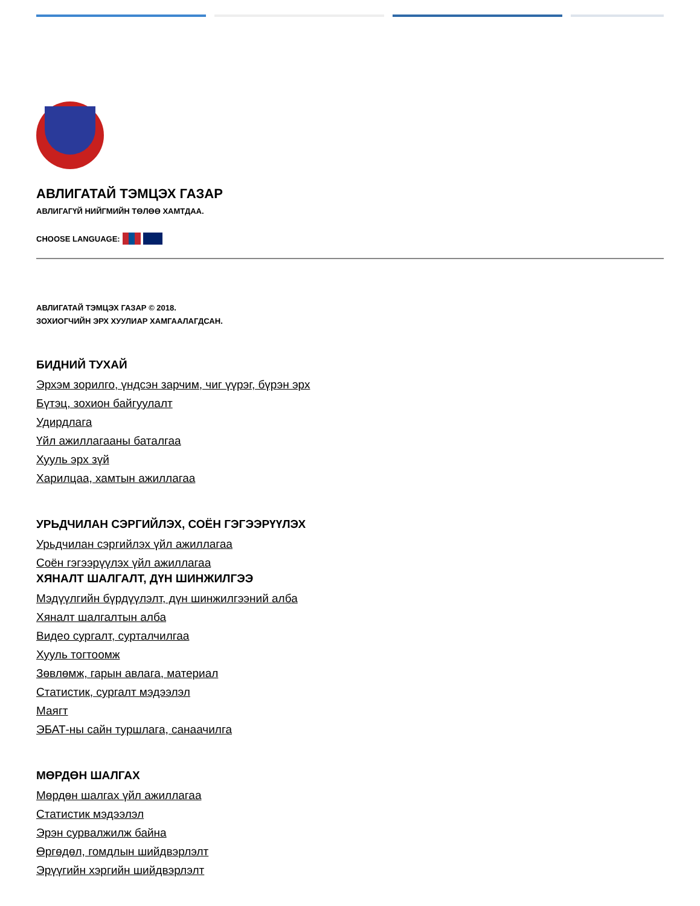АВЛИГАТАЙ ТЭМЦЭХ ГАЗАР
АВЛИГАГҮЙ НИЙГМИЙН ТӨЛӨӨ ХАМТДАА.
CHOOSE LANGUAGE:
АВЛИГАТАЙ ТЭМЦЭХ ГАЗАР © 2018.
ЗОХИОГЧИЙН ЭРХ ХУУЛИАР ХАМГААЛАГДСАН.
БИДНИЙ ТУХАЙ
Эрхэм зорилго, үндсэн зарчим, чиг үүрэг, бүрэн эрх
Бүтэц, зохион байгуулалт
Удирдлага
Үйл ажиллагааны баталгаа
Хууль эрх зүй
Харилцаа, хамтын ажиллагаа
УРЬДЧИЛАН СЭРГИЙЛЭХ, СОЁН ГЭГЭЭРҮҮЛЭХ
Урьдчилан сэргийлэх үйл ажиллагаа
Соён гэгээрүүлэх үйл ажиллагаа
ХЯНАЛТ ШАЛГАЛТ, ДҮН ШИНЖИЛГЭЭ
Мэдүүлгийн бүрдүүлэлт, дүн шинжилгээний алба
Хяналт шалгалтын алба
Видео сургалт, сурталчилгаа
Хууль тогтоомж
Зөвлөмж, гарын авлага, материал
Статистик, сургалт мэдээлэл
Маягт
ЭБАТ-ны сайн туршлага, санаачилга
МӨРДӨН ШАЛГАХ
Мөрдөн шалгах үйл ажиллагаа
Статистик мэдээлэл
Эрэн сурвалжилж байна
Өргөдөл, гомдлын шийдвэрлэлт
Эрүүгийн хэргийн шийдвэрлэлт